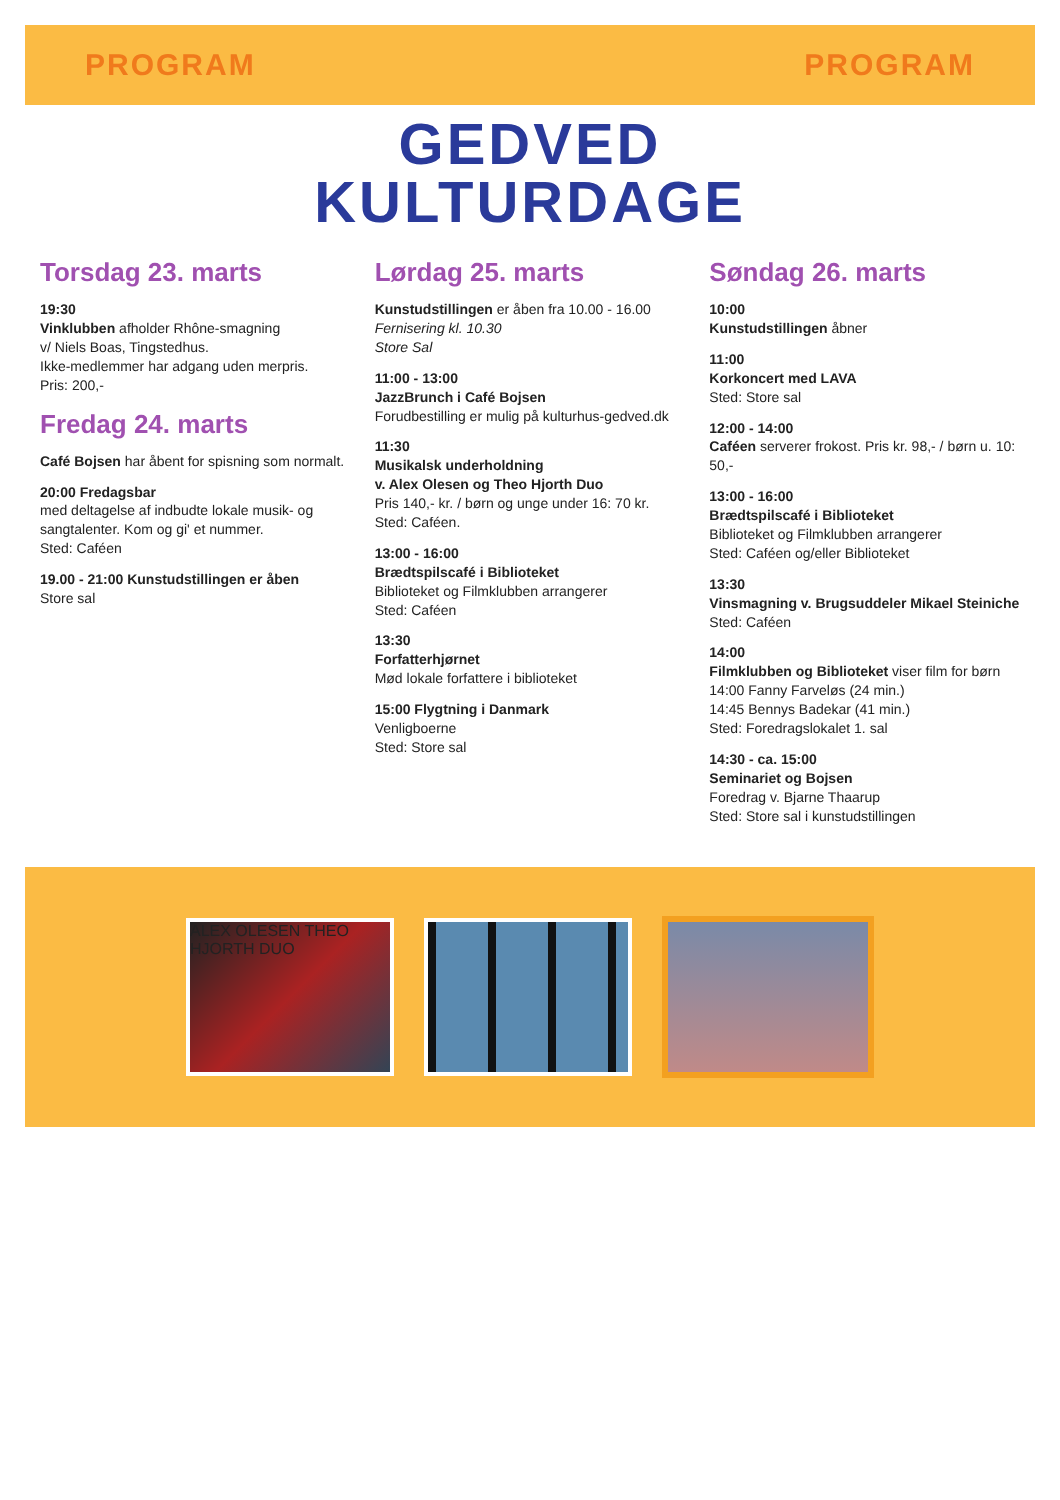PROGRAM PROGRAM
GEDVED
KULTURDAGE
Torsdag 23. marts
19:30
Vinklubben afholder Rhône-smagning
v/ Niels Boas, Tingstedhus.
Ikke-medlemmer har adgang uden merpris.
Pris: 200,-
Fredag 24. marts
Café Bojsen har åbent for spisning som normalt.
20:00 Fredagsbar
med deltagelse af indbudte lokale musik- og sangtalenter. Kom og gi' et nummer.
Sted: Caféen
19.00 - 21:00 Kunstudstillingen er åben
Store sal
Lørdag 25. marts
Kunstudstillingen er åben fra 10.00 - 16.00
Fernisering kl. 10.30
Store Sal
11:00 - 13:00
JazzBrunch i Café Bojsen
Forudbestilling er mulig på kulturhus-gedved.dk
11:30
Musikalsk underholdning
v. Alex Olesen og Theo Hjorth Duo
Pris 140,- kr. / børn og unge under 16: 70 kr.
Sted: Caféen.
13:00 - 16:00
Brædtspilscafé i Biblioteket
Biblioteket og Filmklubben arrangerer
Sted: Caféen
13:30
Forfatterhjørnet
Mød lokale forfattere i biblioteket
15:00 Flygtning i Danmark
Venligboerne
Sted: Store sal
Søndag 26. marts
10:00
Kunstudstillingen åbner
11:00
Korkoncert med LAVA
Sted: Store sal
12:00 - 14:00
Caféen serverer frokost. Pris kr. 98,- / børn u. 10: 50,-
13:00 - 16:00
Brædtspilscafé i Biblioteket
Biblioteket og Filmklubben arrangerer
Sted: Caféen og/eller Biblioteket
13:30
Vinsmagning v. Brugsuddeler Mikael Steiniche
Sted: Caféen
14:00
Filmklubben og Biblioteket viser film for børn
14:00 Fanny Farveløs (24 min.)
14:45 Bennys Badekar (41 min.)
Sted: Foredragslokalet 1. sal
14:30 - ca. 15:00
Seminariet og Bojsen
Foredrag v. Bjarne Thaarup
Sted: Store sal i kunstudstillingen
ALEX OLESEN THEO HJORTH DUO